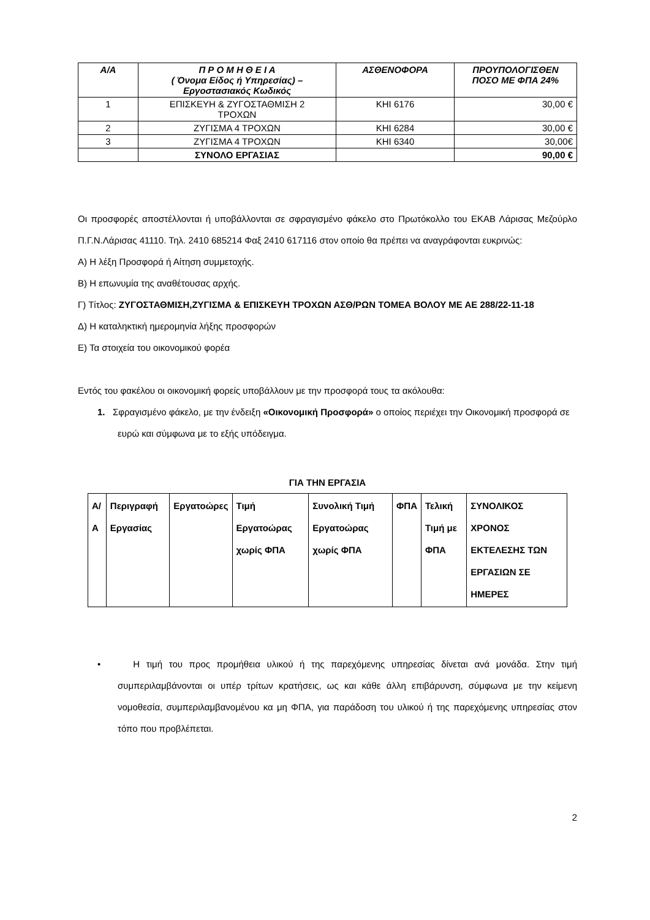| Α/Α | Π Ρ Ο Μ Η Θ Ε Ι Α ( Όνομα Είδος ή Υπηρεσίας) – Εργοστασιακός Κωδικός | ΑΣΘΕΝΟΦΟΡΑ | ΠΡΟΥΠΟΛΟΓΙΣΘΕΝ ΠΟΣΟ ΜΕ ΦΠΑ 24% |
| --- | --- | --- | --- |
| 1 | ΕΠΙΣΚΕΥΗ & ΖΥΓΟΣΤΑΘΜΙΣΗ 2 ΤΡΟΧΩΝ | ΚΗΙ 6176 | 30,00 € |
| 2 | ΖΥΓΙΣΜΑ 4 ΤΡΟΧΩΝ | ΚΗΙ 6284 | 30,00 € |
| 3 | ΖΥΓΙΣΜΑ 4 ΤΡΟΧΩΝ | ΚΗΙ 6340 | 30,00€ |
| | ΣΥΝΟΛΟ ΕΡΓΑΣΙΑΣ | | 90,00 € |
Οι προσφορές αποστέλλονται ή υποβάλλονται σε σφραγισμένο φάκελο στο Πρωτόκολλο του ΕΚΑΒ Λάρισας Μεζούρλο Π.Γ.Ν.Λάρισας 41110. Τηλ. 2410 685214 Φαξ 2410 617116 στον οποίο θα πρέπει να αναγράφονται ευκρινώς:
Α) Η λέξη Προσφορά ή Αίτηση συμμετοχής.
Β) Η επωνυμία της αναθέτουσας αρχής.
Γ) Τίτλος: ΖΥΓΟΣΤΑΘΜΙΣΗ,ΖΥΓΙΣΜΑ & ΕΠΙΣΚΕΥΗ ΤΡΟΧΩΝ ΑΣΘ/ΡΩΝ ΤΟΜΕΑ ΒΟΛΟΥ ΜΕ ΑΕ 288/22-11-18
Δ) Η καταληκτική ημερομηνία λήξης προσφορών
Ε) Τα στοιχεία του οικονομικού φορέα
Εντός του φακέλου οι οικονομική φορείς υποβάλλουν με την προσφορά τους τα ακόλουθα:
1. Σφραγισμένο φάκελο, με την ένδειξη «Οικονομική Προσφορά» ο οποίος περιέχει την Οικονομική προσφορά σε ευρώ και σύμφωνα με το εξής υπόδειγμα.
ΓΙΑ ΤΗΝ ΕΡΓΑΣΙΑ
| Α/Α | Περιγραφή Εργασίας | Εργατοώρες | Τιμή Εργατοώρας χωρίς ΦΠΑ | Συνολική Τιμή Εργατοώρας χωρίς ΦΠΑ | ΦΠΑ | Τελική Τιμή με ΦΠΑ | ΣΥΝΟΛΙΚΟΣ ΧΡΟΝΟΣ ΕΚΤΕΛΕΣΗΣ ΤΩΝ ΕΡΓΑΣΙΩΝ ΣΕ ΗΜΕΡΕΣ |
| --- | --- | --- | --- | --- | --- | --- | --- |
• Η τιμή του προς προμήθεια υλικού ή της παρεχόμενης υπηρεσίας δίνεται ανά μονάδα. Στην τιμή συμπεριλαμβάνονται οι υπέρ τρίτων κρατήσεις, ως και κάθε άλλη επιβάρυνση, σύμφωνα με την κείμενη νομοθεσία, συμπεριλαμβανομένου κα μη ΦΠΑ, για παράδοση του υλικού ή της παρεχόμενης υπηρεσίας στον τόπο που προβλέπεται.
2